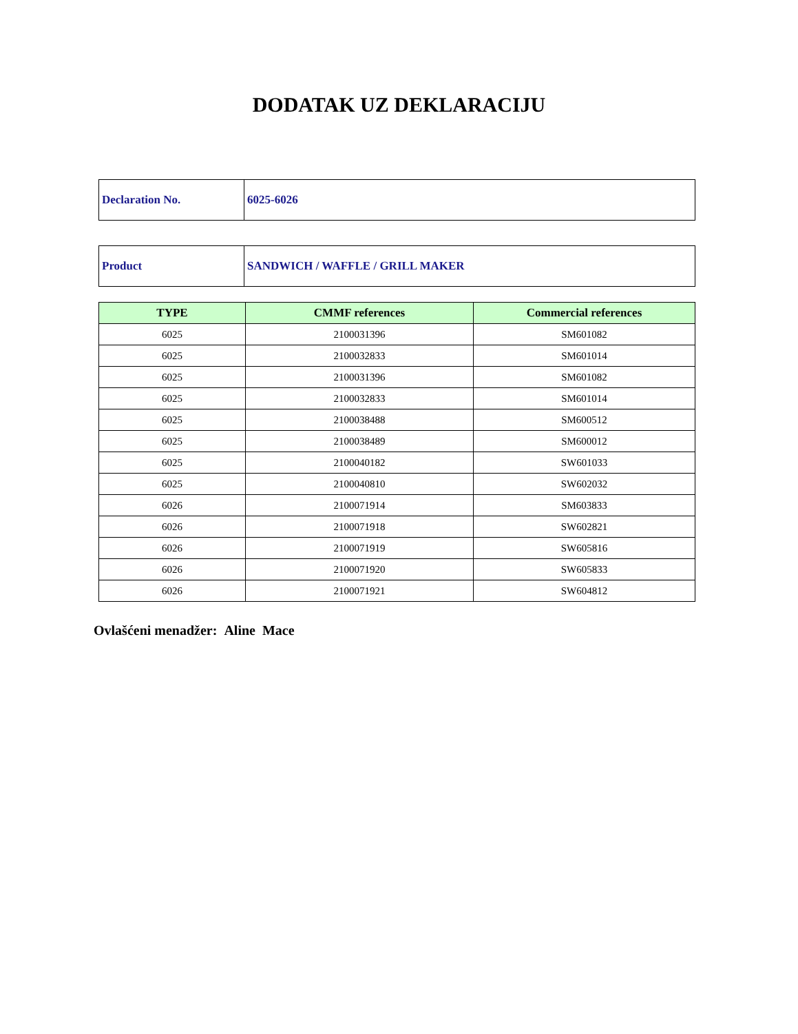DODATAK UZ DEKLARACIJU
| Declaration No. | 6025-6026 |
| Product | SANDWICH / WAFFLE / GRILL MAKER |
| TYPE | CMMF references | Commercial references |
| --- | --- | --- |
| 6025 | 2100031396 | SM601082 |
| 6025 | 2100032833 | SM601014 |
| 6025 | 2100031396 | SM601082 |
| 6025 | 2100032833 | SM601014 |
| 6025 | 2100038488 | SM600512 |
| 6025 | 2100038489 | SM600012 |
| 6025 | 2100040182 | SW601033 |
| 6025 | 2100040810 | SW602032 |
| 6026 | 2100071914 | SM603833 |
| 6026 | 2100071918 | SW602821 |
| 6026 | 2100071919 | SW605816 |
| 6026 | 2100071920 | SW605833 |
| 6026 | 2100071921 | SW604812 |
Ovlašćeni menadžer: Aline Mace